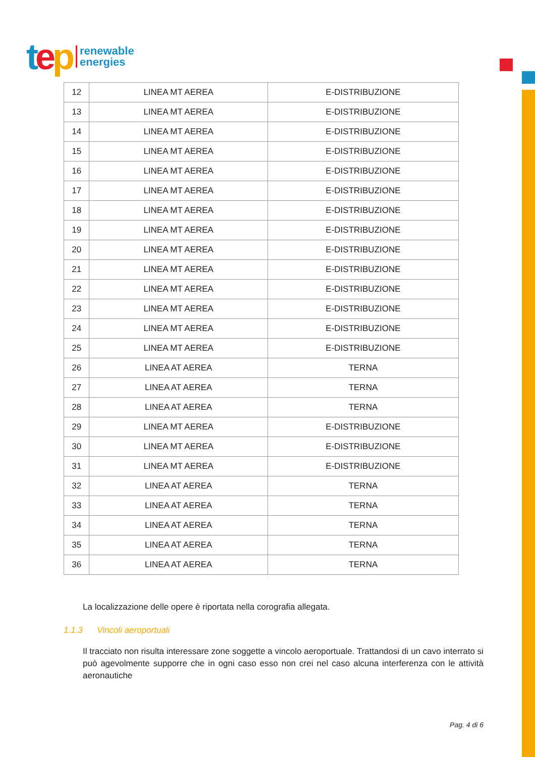tep renewable
energies
| 12 | LINEA MT AEREA | E-DISTRIBUZIONE |
| 13 | LINEA MT AEREA | E-DISTRIBUZIONE |
| 14 | LINEA MT AEREA | E-DISTRIBUZIONE |
| 15 | LINEA MT AEREA | E-DISTRIBUZIONE |
| 16 | LINEA MT AEREA | E-DISTRIBUZIONE |
| 17 | LINEA MT AEREA | E-DISTRIBUZIONE |
| 18 | LINEA MT AEREA | E-DISTRIBUZIONE |
| 19 | LINEA MT AEREA | E-DISTRIBUZIONE |
| 20 | LINEA MT AEREA | E-DISTRIBUZIONE |
| 21 | LINEA MT AEREA | E-DISTRIBUZIONE |
| 22 | LINEA MT AEREA | E-DISTRIBUZIONE |
| 23 | LINEA MT AEREA | E-DISTRIBUZIONE |
| 24 | LINEA MT AEREA | E-DISTRIBUZIONE |
| 25 | LINEA MT AEREA | E-DISTRIBUZIONE |
| 26 | LINEA AT AEREA | TERNA |
| 27 | LINEA AT AEREA | TERNA |
| 28 | LINEA AT AEREA | TERNA |
| 29 | LINEA MT AEREA | E-DISTRIBUZIONE |
| 30 | LINEA MT AEREA | E-DISTRIBUZIONE |
| 31 | LINEA MT AEREA | E-DISTRIBUZIONE |
| 32 | LINEA AT AEREA | TERNA |
| 33 | LINEA AT AEREA | TERNA |
| 34 | LINEA AT AEREA | TERNA |
| 35 | LINEA AT AEREA | TERNA |
| 36 | LINEA AT AEREA | TERNA |
La localizzazione delle opere è riportata nella corografia allegata.
1.1.3 Vincoli aeroportuali
Il tracciato non risulta interessare zone soggette a vincolo aeroportuale. Trattandosi di un cavo interrato si può agevolmente supporre che in ogni caso esso non crei nel caso alcuna interferenza con le attività aeronautiche
Pag. 4 di 6